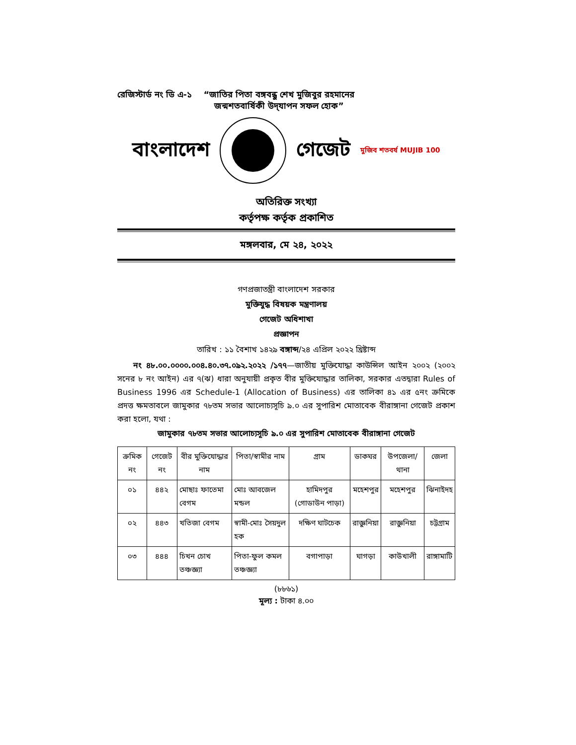রেজিস্টার্ড নং ডি এ-১ “জাতির পিতা বঙ্গবন্ধু শেখ মুজিবুর রহমানের
জন্মশতবার্ষিকী উদ্‌যাপন সফল হোক”
বাংলাদেশ গেজেট মুজিব শতবর্ষ MUJIB 100
অতিরিক্ত সংখ্যা
কর্তৃপক্ষ কর্তৃক প্রকাশিত
মঙ্গলবার, মে ২৪, ২০২২
গণপ্রজাতন্ত্রী বাংলাদেশ সরকার
মুক্তিযুদ্ধ বিষয়ক মন্ত্রণালয়
গেজেট অধিশাখা
প্রজ্ঞাপন
তারিখ : ১১ বৈশাখ ১৪২৯ বঙ্গাব্দ/২৪ এপ্রিল ২০২২ খ্রিষ্টাব্দ
  নং ৪৮.০০.০০০০.০০৪.৪০.৩৭.০৯২.২০২২ /১৭৭—জাতীয় মুক্তিযোদ্ধা কাউন্সিল আইন ২০০২ (২০০২ সনের ৮ নং আইন) এর ৭(ঝ) ধারা অনুযায়ী প্রকৃত বীর মুক্তিযোদ্ধার তালিকা, সরকার এতদ্বারা Rules of Business 1996 এর Schedule-1 (Allocation of Business) এর তালিকা ৪১ এর ৫নং ক্রমিকে প্রদত্ত ক্ষমতাবলে জামুকার ৭৮তম সভার আলোচ্যসূচি ৯.০ এর সুপারিশ মোতাবেক বীরাঙ্গানা গেজেট প্রকাশ করা হলো, যথা :
জামুকার ৭৮তম সভার আলোচ্যসূচি ৯.০ এর সুপারিশ মোতাবেক বীরাঙ্গানা গেজেট
| ক্রমিক নং | গেজেট নং | বীর মুক্তিযোদ্ধার নাম | পিতা/স্বামীর নাম | গ্রাম | ডাকঘর | উপজেলা/ থানা | জেলা |
| --- | --- | --- | --- | --- | --- | --- | --- |
| ০১ | ৪৪২ | মোছাঃ ফাতেমা বেগম | মোঃ আবজেল মন্ডল | হামিদপুর (গোডাউন পাড়া) | মহেশপুর | মহেশপুর | ঝিনাইদহ |
| ০২ | ৪৪৩ | খতিজা বেগম | স্বামী-মোঃ সৈয়দুল হক | দক্ষিণ ঘাটচেক | রাজ্ঞুনিয়া | রাজ্ঞুনিয়া | চট্টগ্রাম |
| ০৩ | ৪৪৪ | চিখন চোখ তঞ্চজ্ঞ্যা | পিতা-ফুল কমল তঞ্চজ্ঞ্যা | বগাপাড়া | ঘাগড়া | কাউখালী | রাঙ্গামাটি |
(৮৮৬১)
মূল্য : টাকা ৪.০০